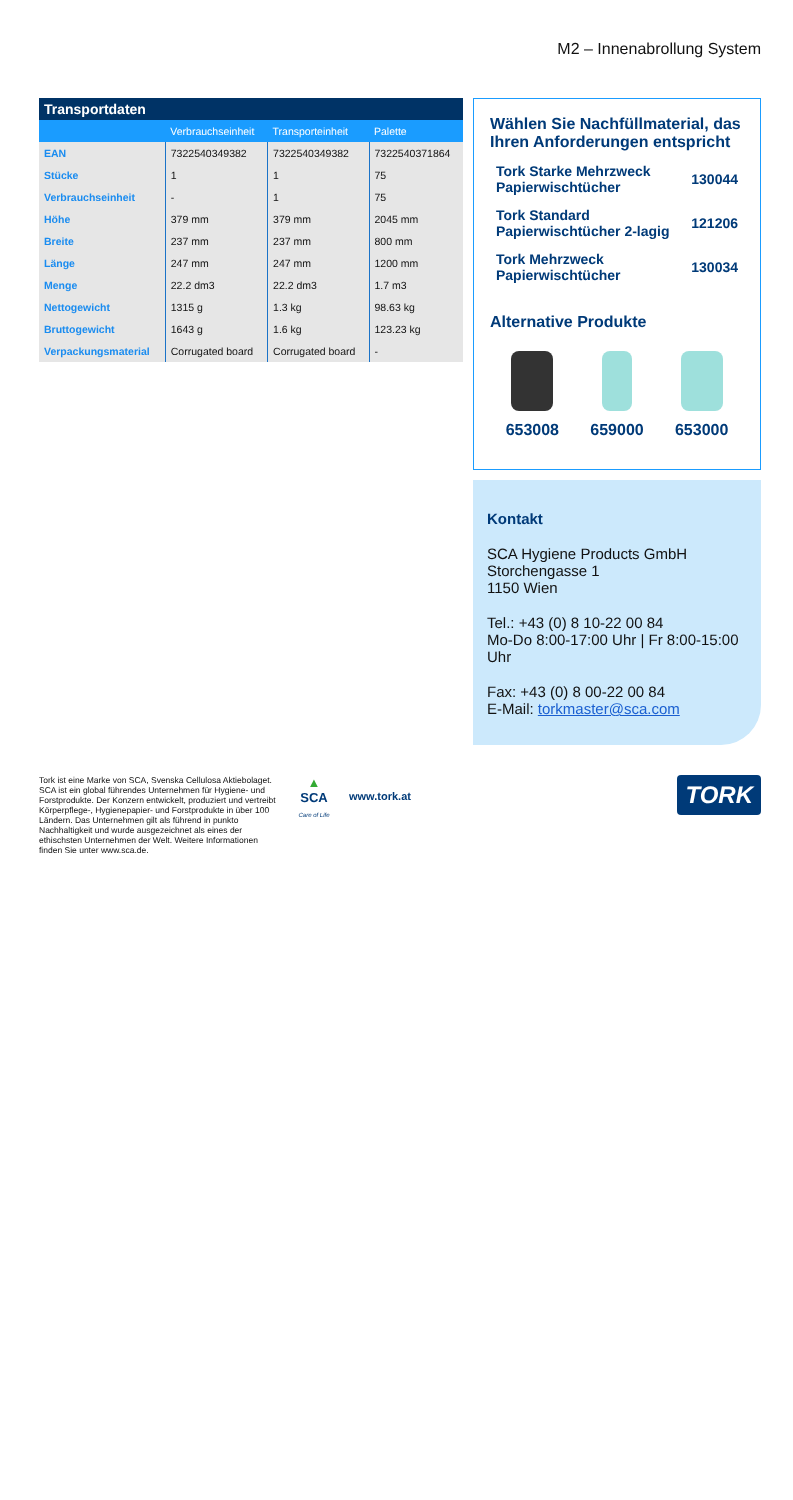M2 – Innenabrollung System
| Transportdaten | | | |
| --- | --- | --- | --- |
| | Verbrauchseinheit | Transporteinheit | Palette |
| EAN | 7322540349382 | 7322540349382 | 7322540371864 |
| Stücke | 1 | 1 | 75 |
| Verbrauchseinheit | - | 1 | 75 |
| Höhe | 379 mm | 379 mm | 2045 mm |
| Breite | 237 mm | 237 mm | 800 mm |
| Länge | 247 mm | 247 mm | 1200 mm |
| Menge | 22.2 dm3 | 22.2 dm3 | 1.7 m3 |
| Nettogewicht | 1315 g | 1.3 kg | 98.63 kg |
| Bruttogewicht | 1643 g | 1.6 kg | 123.23 kg |
| Verpackungsmaterial | Corrugated board | Corrugated board | - |
Wählen Sie Nachfüllmaterial, das Ihren Anforderungen entspricht
Tork Starke Mehrzweck
Papierwischtücher 130044
Tork Standard
Papierwischtücher 2-lagig 121206
Tork Mehrzweck
Papierwischtücher 130034
Alternative Produkte
653008 659000 653000
Kontakt
SCA Hygiene Products GmbH
Storchengasse 1
1150 Wien
Tel.: +43 (0) 8 10-22 00 84
Mo-Do 8:00-17:00 Uhr | Fr 8:00-15:00 Uhr
Fax: +43 (0) 8 00-22 00 84
E-Mail: torkmaster@sca.com
Tork ist eine Marke von SCA, Svenska Cellulosa Aktiebolaget. SCA ist ein global führendes Unternehmen für Hygiene- und Forstprodukte. Der Konzern entwickelt, produziert und vertreibt Körperpflege-, Hygienepapier- und Forstprodukte in über 100 Ländern. Das Unternehmen gilt als führend in punkto Nachhaltigkeit und wurde ausgezeichnet als eines der ethischsten Unternehmen der Welt. Weitere Informationen finden Sie unter www.sca.de.
▲
SCA
Care of Life
www.tork.at
TORK